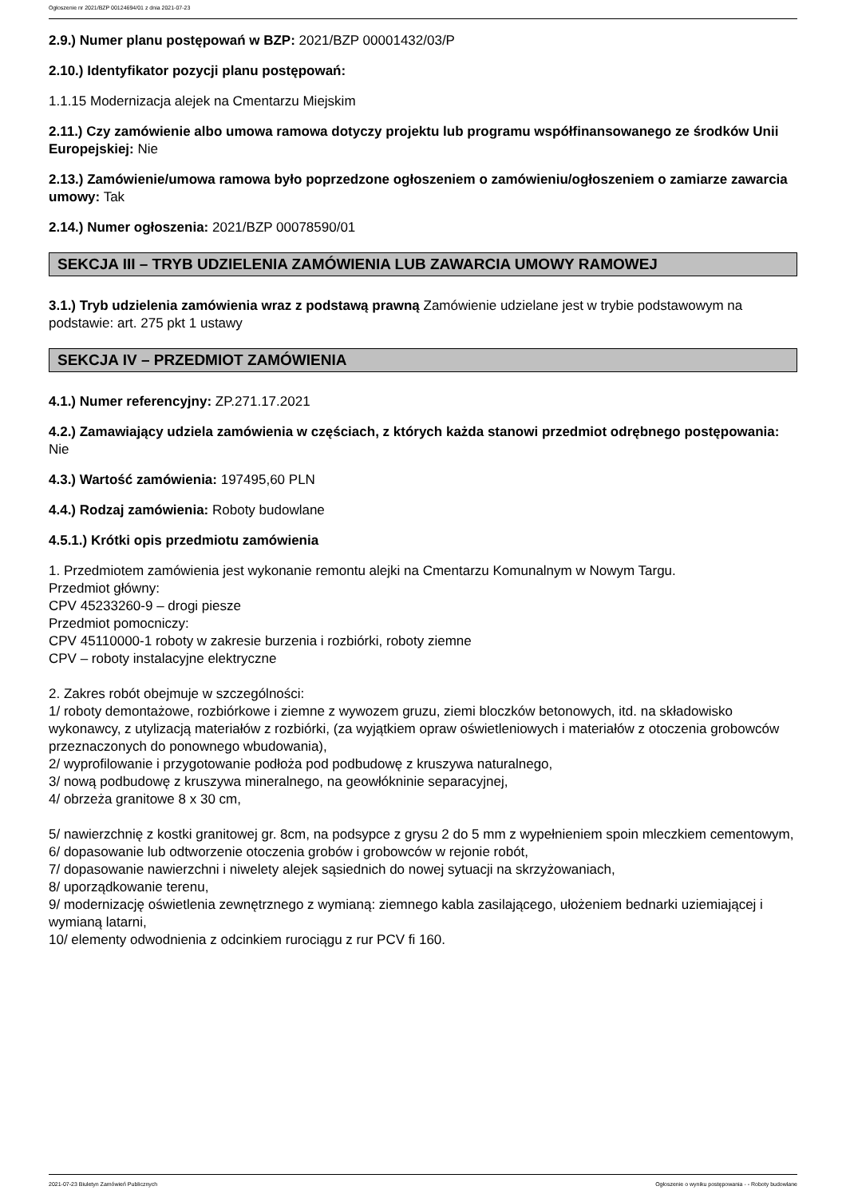Ogłoszenie nr 2021/BZP 00124694/01 z dnia 2021-07-23
2.9.) Numer planu postępowań w BZP: 2021/BZP 00001432/03/P
2.10.) Identyfikator pozycji planu postępowań:
1.1.15 Modernizacja alejek na Cmentarzu Miejskim
2.11.) Czy zamówienie albo umowa ramowa dotyczy projektu lub programu współfinansowanego ze środków Unii Europejskiej: Nie
2.13.) Zamówienie/umowa ramowa było poprzedzone ogłoszeniem o zamówieniu/ogłoszeniem o zamiarze zawarcia umowy: Tak
2.14.) Numer ogłoszenia: 2021/BZP 00078590/01
SEKCJA III – TRYB UDZIELENIA ZAMÓWIENIA LUB ZAWARCIA UMOWY RAMOWEJ
3.1.) Tryb udzielenia zamówienia wraz z podstawą prawną Zamówienie udzielane jest w trybie podstawowym na podstawie: art. 275 pkt 1 ustawy
SEKCJA IV – PRZEDMIOT ZAMÓWIENIA
4.1.) Numer referencyjny: ZP.271.17.2021
4.2.) Zamawiający udziela zamówienia w częściach, z których każda stanowi przedmiot odrębnego postępowania: Nie
4.3.) Wartość zamówienia: 197495,60 PLN
4.4.) Rodzaj zamówienia: Roboty budowlane
4.5.1.) Krótki opis przedmiotu zamówienia
1. Przedmiotem zamówienia jest wykonanie remontu alejki na Cmentarzu Komunalnym w Nowym Targu.
Przedmiot główny:
CPV 45233260-9 – drogi piesze
Przedmiot pomocniczy:
CPV 45110000-1 roboty w zakresie burzenia i rozbiórki, roboty ziemne
CPV – roboty instalacyjne elektryczne
2. Zakres robót obejmuje w szczególności:
1/ roboty demontażowe, rozbiórkowe i ziemne z wywozem gruzu, ziemi bloczków betonowych, itd. na składowisko wykonawcy, z utylizacją materiałów z rozbiórki, (za wyjątkiem opraw oświetleniowych i materiałów z otoczenia grobowców przeznaczonych do ponownego wbudowania),
2/ wyprofilowanie i przygotowanie podłoża pod podbudowę z kruszywa naturalnego,
3/ nową podbudowę z kruszywa mineralnego, na geowłókninie separacyjnej,
4/ obrzeża granitowe 8 x 30 cm,
5/ nawierzchnię z kostki granitowej gr. 8cm, na podsypce z grysu 2 do 5 mm z wypełnieniem spoin mleczkiem cementowym,
6/ dopasowanie lub odtworzenie otoczenia grobów i grobowców w rejonie robót,
7/ dopasowanie nawierzchni i niwelety alejek sąsiednich do nowej sytuacji na skrzyżowaniach,
8/ uporządkowanie terenu,
9/ modernizację oświetlenia zewnętrznego z wymianą: ziemnego kabla zasilającego, ułożeniem bednarki uziemiającej i wymianą latarni,
10/ elementy odwodnienia z odcinkiem rurociągu z rur PCV fi 160.
2021-07-23 Biuletyn Zamówień Publicznych Ogłoszenie o wyniku postępowania - - Roboty budowlane